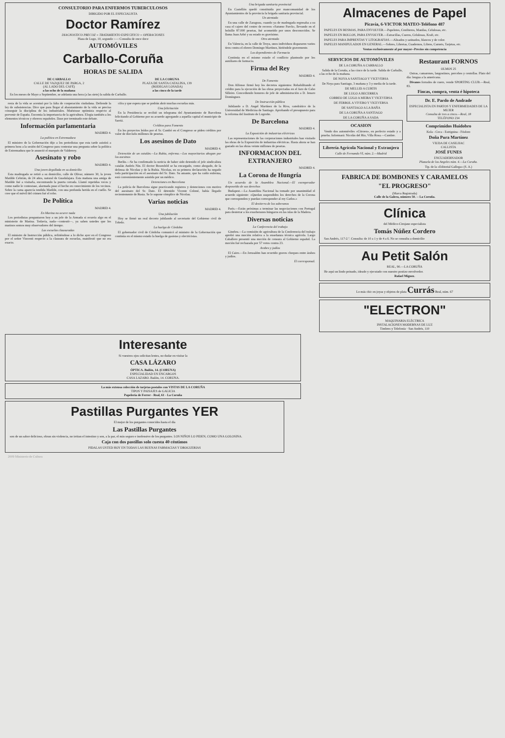CONSULTORIO PARA ENFERMOS TUBERCULOSOS
DIRIGIDO POR EL ESPECIALISTA
Doctor Ramírez
DIAGNOSTICO PRECOZ = TRATAMIENTO ESPECIFICO = OPERACIONES
Plaza de Lugo, 10, segundo :—: Consulta de once doce
AUTOMÓVILES
Carballo-Coruña
HORAS DE SALIDA
DE CARBALLO
CALLE DE VAZQUEZ DE PARGA, 2
(AL LADO DEL CAFÉ)
a las ocho de la mañana
DE LA CORUNA
PLAZA DE SANTA CATALINA, 139
(BODEGAS LOSADA)
a las cinco de la tarde
En los meses de Mayo a Septiembre, se adelanta una hora (a las siete) la salida de Carballo.
resta de la vida se acentuó por la falta de cooperación ciudadana. Defiende la ley de subsistencias. Dice que para llegar al abaratamiento de la vida se precisa conseguir la disciplina de los industriales. Muéstrase optimista respecto al porvenir de España. Encomia la importancia de la agricultura. Elogia también a los elementos técnicos y obreros españoles. Dase por terminado este debate.
Información parlamentaria
MADRID 4.
La política en Extremadura
El ministro de la Gobernación dijo a los periodistas que esta tarde asistirá a primera hora a la sesión del Congreso para contestar una pregunta sobre la política de Extremadura que le anunció el marqués de Valderrey.
Asesinato y robo
MADRID 4.
Una joven degollada en su domicilio
Esta madrugada se retiró a su domicilio, calle de Olivar, número 30, la joven Matilde Cebrián, de 24 años, natural de Guadalajara. Esta mañana una amiga de Matilde fué a visitarla, encontrando la puerta cerrada. Llamó repetidas veces y como nadie le contestase, alarmada puso el hecho en conocimiento de los vecinos. Sobre la cama aparecía tendida Matilde, con una profunda herida en el cuello. Se cree que el móvil del crimen fué el robo.
De Política
MADRID 4.
En Marina no ocurre nada
Los periodistas preguntaron hoy a un jefe de la Armada si ocurría algo en el ministerio de Marina. Todavía, nada—contestó—, ya saben ustedes que los marinos somos muy observadores del tiempo.
Las escuelas clausuradas
El ministro de Instrucción pública, refiriéndose a lo dicho ayer en el Congreso por el señor Vincenti respecto a la clausura de escuelas, manifestó que no era exacto.
cifra y que espera que se podrán abrir muchas escuelas más.
Una felicitación
En la Presidencia se recibió un telegrama del Ayuntamiento de Barcelona felicitando al Gobierno por su acuerdo agregando a aquella capital el municipio de Sarriá.
Créditos para Fomento
En los proyectos leídos por el Sr. Cambó en el Congreso se piden créditos por valor de dieciséis millones de pesetas.
Los asesinos de Dato
MADRID 4.
Detención de un catalán.—La Rubia, enferma.—Los mayoritarios abogan por los asesinos
Berlín.—Se ha confirmado la noticia de haber sido detenido el jefe sindicalista catalán Andrés Nin. El doctor Rosenfeld se ha encargado, como abogado, de la defensa de Nicolau y de la Rubia. Nicolau, en su primera declaración ha negado toda participación en el asesinato del Sr. Dato. Su amante, que ha caído enferma, está convenientemente asistida por un médico.
Detenciones en Barcelona
La policía de Barcelona sigue practicando registros y detenciones con motivo del asesinato del Sr. Dato. El detenido Vicente Coloné, había llegado recientemente de Rusia. Se le supone cómplice de Nicolau.
Varias noticias
MADRID 4.
Una jubilación
Hoy se firmó un real decreto jubilando al secretario del Gobierno civil de Toledo.
La huelga de Córdoba
El gobernador civil de Córdoba comunicó al ministro de la Gobernación que continúa en el mismo estado la huelga de gasistas y electricistas.
Una brigada sanitaria provincial
En Castellón quedó constituida por mancomunidad de los Ayuntamientos de la provincia la brigada sanitaria provincial.
Un atentado
En una calle de Zaragoza, cuando ya de madrugada regresaba a su casa el cajero del centro de recreos «Saturno Parck», llevando en el bolsillo 87.000 pesetas, fué acometido por unos desconocidos. Se llama Juan Arbó y su estado es gravísimo.
Otro atentado
En Valencia, en la calle de Troya, unos individuos dispararon varios tiros contra el obrero Domingo Martínez, hiriéndole gravemente.
Los dependientes de Farmacia
Continúa en el mismo estado el conflicto planteado por los auxiliares de farmacia.
Firma del Rey
MADRID 4.
De Fomento
Don Alfonso firmó hoy los decretos siguientes: Rehabilitando el crédito para la ejecución de las obras proyectadas en el faro de Cabo Silleiro. Concediendo honores de jefe de administración a D. Jenaro Domínguez.
De Instrucción pública
Jubilando a D. Angel Martínez de la Riva, catedrático de la Universidad de Medicina de Santiago. Aprobando el presupuesto para la reforma del Instituto de Logroño.
De Barcelona
MADRID 4.
La Exposición de industrias eléctricas
Las representaciones de las corporaciones industriales han visitado las obras de la Exposición de industrias eléctricas. Hasta ahora se han gastado en las obras veinte millones de pesetas.
INFORMACION DEL EXTRANJERO
MADRID 4.
La Corona de Hungría
Un acuerdo de la Asamblea Nacional.—El exemperador desposeído de sus derechos
Budapest.—La Asamblea Nacional ha tomado por unanimidad el acuerdo siguiente: «Quedan suspendidos los derechos de la Corona que corresponden y puedan corresponder al rey Carlos.»
El destierro de los soberanos
París.—Están próximas a terminar las negociaciones con Portugal para desterrar a los exsoberanos húngaros en las islas de la Madera.
Diversas noticias
La Conferencia del trabajo
Ginebra.—La comisión de agricultura de la Conferencia del trabajo aprobó una moción relativa a la enseñanza técnica agrícola. Largo Caballero presentó una moción de censura al Gobierno español. La moción fué rechazada por 57 votos contra 23.
Arabes y judíos
El Cairo.—En Jerusalém han ocurrido graves choques entre árabes y judíos.
El corresponsal.
Almacenes de Papel
Picavia, 6-VICTOR MATEO-Teléfono 487
PAPELES EN RESMAS, PARA ENVOLVER.—Papelotes, Confiteros, Manilas, Celulosas, etc.
PAPELES EN ROLLOS, PARA ENVOLVER.—Estracillas, Cueros, Celulosas, Kraft, etc.
PAPELES PARA IMPRENTAS Y LITOGRAFIAS.—Alisados y satinados, blancos y de color.
PAPELES MANIPULADOS EN GENERAL.—Sobres, Libretas, Cuadernos, Libros, Carnets, Tarjetas, etc.
Ventas exclusivamente al por mayor--Precios sin competencia
SERVICIOS DE AUTOMÓVILES
DE LA CORUÑA A CARBALLO
Salida de la Coruña, a las cinco de la tarde. Salida de Carballo, a las ocho de la mañana.
DE NOYA A SANTIAGO Y VICEVERSA
De Noya para Santiago, 3 mañana y 3 y media de la tarde.
DE MELLID A CURTIS
DE LUGO A BECERREA
CORREO DE LUGO A MEIRA Y VICEVERSA
DE FERROL A VIVERO Y VICEVERSA
DE SANTIAGO A LA BAÑA
DE LA CORUÑA A SANTIAGO
DE LA CORUÑA A SADA
OCASION
Vendo dos automóviles «Citroen», en perfecto estado y a prueba. Informará: Nicolás del Río, Villa Rosa.—Cambre.
Librería Agrícola Nacional y Extranjera
Calle de Fernando VI, núm. 2.—Madrid
Restaurant FORNOS
OLMOS 25
Ostras, camarones, langostinos, percebes y centollas. Plato del día: lengua a la americana.
Divanes forrados de cuero, vende SPORTING CLUB.—Real, 83.
Fincas, compra, venta é hipoteca
Dr. E. Pardo de Andrade
ESPECIALISTA EN PARTOS Y ENFERMEDADES DE LA MUJER
Consulta de tres a cinco.—Real, 18
TELÉFONO 234
Comprimidos Huidobro
Kola - Coca - Estrignina - Fósforo
Doña Pura Martínez
VIUDA DE CASILHAC
CALLISTA
JOSÉ FUNES
ENCUADERNADOR
Plazuela de los Angeles núm. 4.—La Coruña.
Tip. de la «Editorial Gallega» (S. A.)
FABRICA DE BOMBONES Y CARAMELOS
"EL PROGRESO"
(Marca Registrada)
Calle de la Galera, número 50. -- La Coruña.
Clínica
del Médico-Cirujano especialista
Tomás Núñez Cordero
San Andrés, 117-2.º. Consulta: de 10 a 1 y de 4 a 6. No se consulta a domicilio
Au Petit Salón
REAL, 90.—LA CORUÑA
He aquí un lindo peinado, ideado y ejecutado con nuestro postizo envolvedor.
Rafael Míguez.
Lo más chic en joyas y objetos de plata Currás Real, núm. 67
"ELECTRON"
MAQUINARIA ELÉCTRICA
INSTALACIONES MODERNAS DE LUZ
Timbres y Telefonía · San Andrés, 110
Interesante
Si vuestros ojos solicitan lentes, no dudar en visitar la
CASA LÁZARO
ÓPTICA. Bailén, 14. (CORUNA)
ESPECIALIDAD EN ENCARGOS
CASA LAZARO. Bailén, 14. CORUNA.
La más extensa colección de tarjetas postales con VISTAS DE LA CORUÑA
TIPOS Y PAISAJES de GALICIA
Papelería de Ferrer - Real, 61 - La Coruña
Pastillas Purgantes YER
El mejor de los purgantes conocidos hasta el día
Las Pastillas Purgantes
son de un sabor delicioso, obran sin violencia, no irritan el intestino y son, a la par, el más seguro e inofensivo de los purgantes. LOS NIÑOS LO PIDEN, COMO UNA GOLOSINA.
Caja con dos pastillas solo cuesta 40 céntimos
PIDALAS USTED HOY EN TODAS LAS BUENAS FARMACIAS Y DROGUERIAS
2009 Ministerio de Cultura